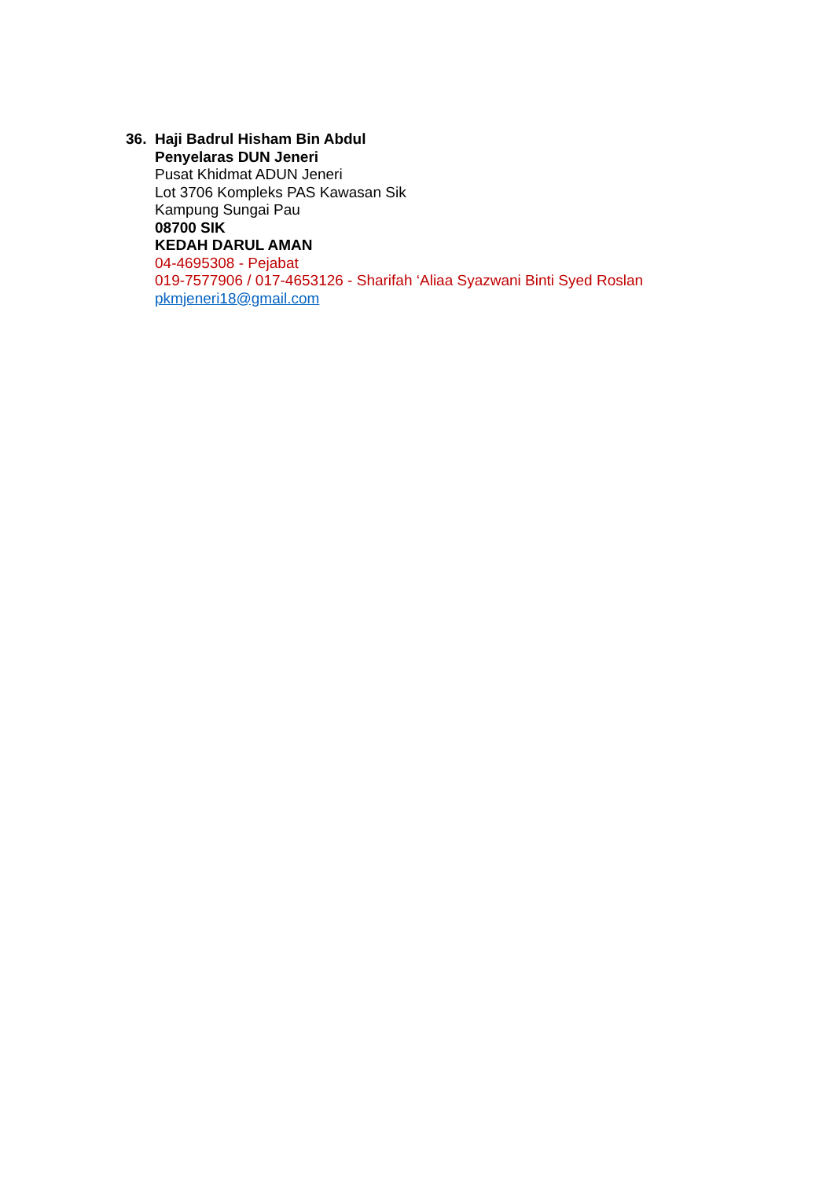36.
Haji Badrul Hisham Bin Abdul
Penyelaras DUN Jeneri
Pusat Khidmat ADUN Jeneri
Lot 3706 Kompleks PAS Kawasan Sik
Kampung Sungai Pau
08700 SIK
KEDAH DARUL AMAN
04-4695308 - Pejabat
019-7577906 / 017-4653126 - Sharifah ‘Aliaa Syazwani Binti Syed Roslan
pkmjeneri18@gmail.com